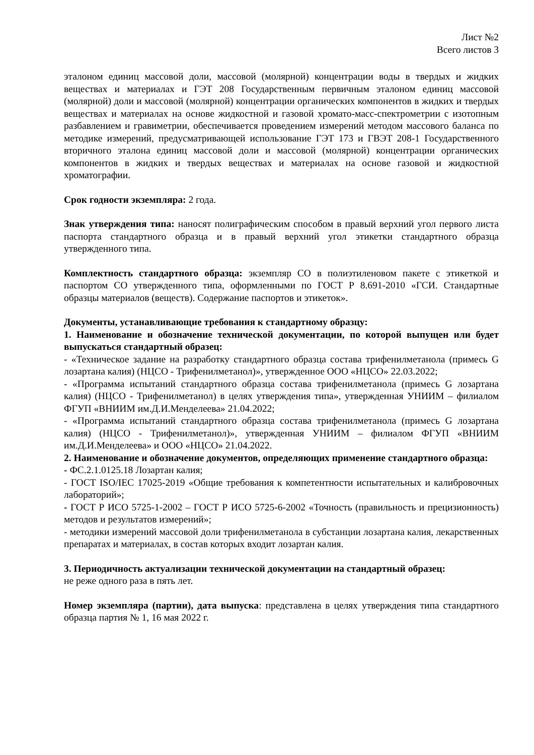Лист №2
Всего листов 3
эталоном единиц массовой доли, массовой (молярной) концентрации воды в твердых и жидких веществах и материалах и ГЭТ 208 Государственным первичным эталоном единиц массовой (молярной) доли и массовой (молярной) концентрации органических компонентов в жидких и твердых веществах и материалах на основе жидкостной и газовой хромато-масс-спектрометрии с изотопным разбавлением и гравиметрии, обеспечивается проведением измерений методом массового баланса по методике измерений, предусматривающей использование ГЭТ 173 и ГВЭТ 208-1 Государственного вторичного эталона единиц массовой доли и массовой (молярной) концентрации органических компонентов в жидких и твердых веществах и материалах на основе газовой и жидкостной хроматографии.
Срок годности экземпляра: 2 года.
Знак утверждения типа: наносят полиграфическим способом в правый верхний угол первого листа паспорта стандартного образца и в правый верхний угол этикетки стандартного образца утвержденного типа.
Комплектность стандартного образца: экземпляр СО в полиэтиленовом пакете с этикеткой и паспортом СО утвержденного типа, оформленными по ГОСТ Р 8.691-2010 «ГСИ. Стандартные образцы материалов (веществ). Содержание паспортов и этикеток».
Документы, устанавливающие требования к стандартному образцу:
1. Наименование и обозначение технической документации, по которой выпущен или будет выпускаться стандартный образец:
- «Техническое задание на разработку стандартного образца состава трифенилметанола (примесь G лозартана калия) (НЦСО - Трифенилметанол)», утвержденное ООО «НЦСО» 22.03.2022;
- «Программа испытаний стандартного образца состава трифенилметанола (примесь G лозартана калия) (НЦСО - Трифенилметанол) в целях утверждения типа», утвержденная УНИИМ – филиалом ФГУП «ВНИИМ им.Д.И.Менделеева» 21.04.2022;
- «Программа испытаний стандартного образца состава трифенилметанола (примесь G лозартана калия) (НЦСО - Трифенилметанол)», утвержденная УНИИМ – филиалом ФГУП «ВНИИМ им.Д.И.Менделеева» и ООО «НЦСО» 21.04.2022.
2. Наименование и обозначение документов, определяющих применение стандартного образца:
- ФС.2.1.0125.18 Лозартан калия;
- ГОСТ ISO/IEC 17025-2019 «Общие требования к компетентности испытательных и калибровочных лабораторий»;
- ГОСТ Р ИСО 5725-1-2002 – ГОСТ Р ИСО 5725-6-2002 «Точность (правильность и прецизионность) методов и результатов измерений»;
- методики измерений массовой доли трифенилметанола в субстанции лозартана калия, лекарственных препаратах и материалах, в состав которых входит лозартан калия.
3. Периодичность актуализации технической документации на стандартный образец:
не реже одного раза в пять лет.
Номер экземпляра (партии), дата выпуска: представлена в целях утверждения типа стандартного образца партия № 1, 16 мая 2022 г.